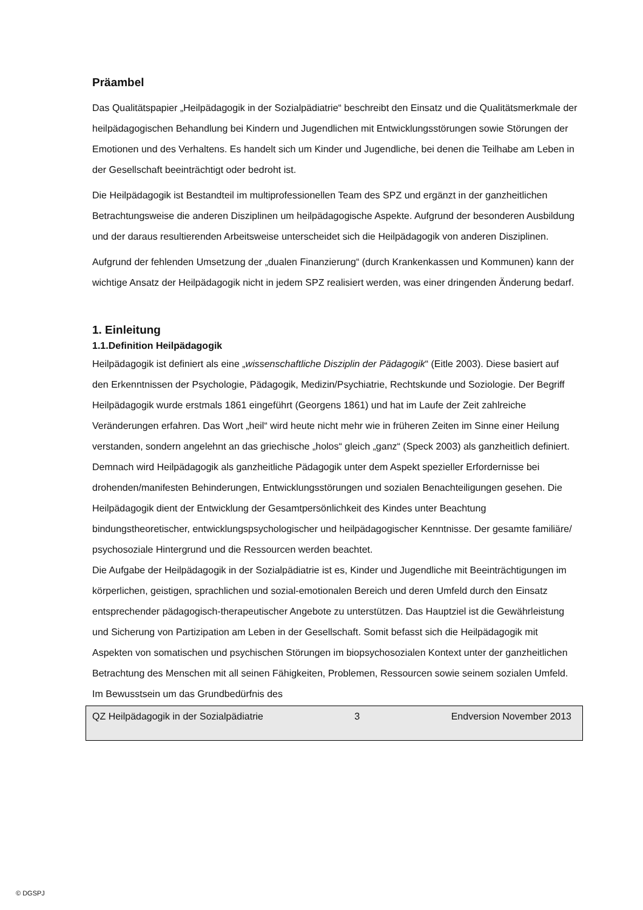Präambel
Das Qualitätspapier „Heilpädagogik in der Sozialpädiatrie“ beschreibt den Einsatz und die Qualitätsmerkmale der heilpädagogischen Behandlung bei Kindern und Jugendlichen mit Entwicklungsstörungen sowie Störungen der Emotionen und des Verhaltens. Es handelt sich um Kinder und Jugendliche, bei denen die Teilhabe am Leben in der Gesellschaft beeinträchtigt oder bedroht ist.
Die Heilpädagogik ist Bestandteil im multiprofessionellen Team des SPZ und ergänzt in der ganzheitlichen Betrachtungsweise die anderen Disziplinen um heilpädagogische Aspekte. Aufgrund der besonderen Ausbildung und der daraus resultierenden Arbeitsweise unterscheidet sich die Heilpädagogik von anderen Disziplinen.
Aufgrund der fehlenden Umsetzung der „dualen Finanzierung“ (durch Krankenkassen und Kommunen) kann der wichtige Ansatz der Heilpädagogik nicht in jedem SPZ realisiert werden, was einer dringenden Änderung bedarf.
1. Einleitung
1.1.Definition Heilpädagogik
Heilpädagogik ist definiert als eine „wissenschaftliche Disziplin der Pädagogik“ (Eitle 2003). Diese basiert auf den Erkenntnissen der Psychologie, Pädagogik, Medizin/Psychiatrie, Rechtskunde und Soziologie. Der Begriff Heilpädagogik wurde erstmals 1861 eingeführt (Georgens 1861) und hat im Laufe der Zeit zahlreiche Veränderungen erfahren. Das Wort „heil“ wird heute nicht mehr wie in früheren Zeiten im Sinne einer Heilung verstanden, sondern angelehnt an das griechische „holos“ gleich „ganz“ (Speck 2003) als ganzheitlich definiert. Demnach wird Heilpädagogik als ganzheitliche Pädagogik unter dem Aspekt spezieller Erfordernisse bei drohenden/manifesten Behinderungen, Entwicklungsstörungen und sozialen Benachteiligungen gesehen. Die Heilpädagogik dient der Entwicklung der Gesamtpersönlichkeit des Kindes unter Beachtung bindungstheoretischer, entwicklungspsychologischer und heilpädagogischer Kenntnisse. Der gesamte familiäre/ psychosoziale Hintergrund und die Ressourcen werden beachtet.
Die Aufgabe der Heilpädagogik in der Sozialpädiatrie ist es, Kinder und Jugendliche mit Beeinträchtigungen im körperlichen, geistigen, sprachlichen und sozial-emotionalen Bereich und deren Umfeld durch den Einsatz entsprechender pädagogisch-therapeutischer Angebote zu unterstützen. Das Hauptziel ist die Gewährleistung und Sicherung von Partizipation am Leben in der Gesellschaft. Somit befasst sich die Heilpädagogik mit Aspekten von somatischen und psychischen Störungen im biopsychosozialen Kontext unter der ganzheitlichen Betrachtung des Menschen mit all seinen Fähigkeiten, Problemen, Ressourcen sowie seinem sozialen Umfeld. Im Bewusstsein um das Grundbedürfnis des
QZ Heilpädagogik in der Sozialpädiatrie 3 Endversion November 2013
© DGSPJ